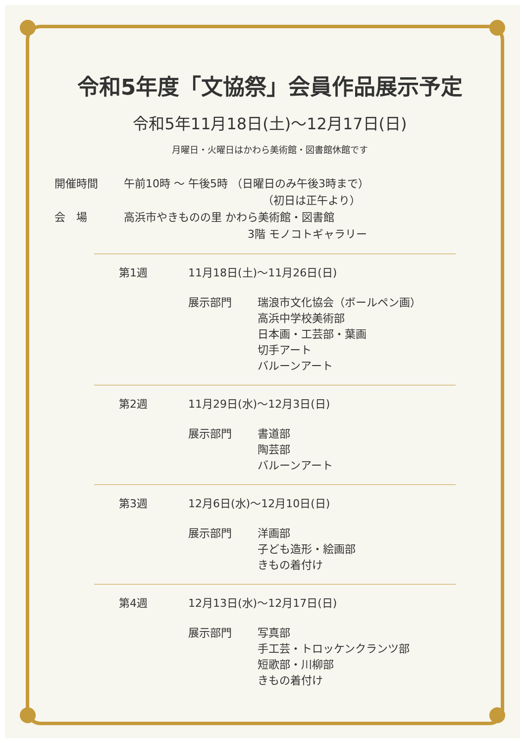令和5年度「文協祭」会員作品展示予定
令和5年11月18日(土)～12月17日(日)
月曜日・火曜日はかわら美術館・図書館休館です
開催時間 午前10時 ～ 午後5時 （日曜日のみ午後3時まで）
（初日は正午より）
会　場 高浜市やきものの里 かわら美術館・図書館
3階 モノコトギャラリー
第1週 11月18日(土)～11月26日(日)
展示部門 瑞浪市文化協会（ボールペン画）
高浜中学校美術部
日本画・工芸部・葉画
切手アート
バルーンアート
第2週 11月29日(水)～12月3日(日)
展示部門 書道部
陶芸部
バルーンアート
第3週 12月6日(水)～12月10日(日)
展示部門 洋画部
子ども造形・絵画部
きもの着付け
第4週 12月13日(水)～12月17日(日)
展示部門 写真部
手工芸・トロッケンクランツ部
短歌部・川柳部
きもの着付け